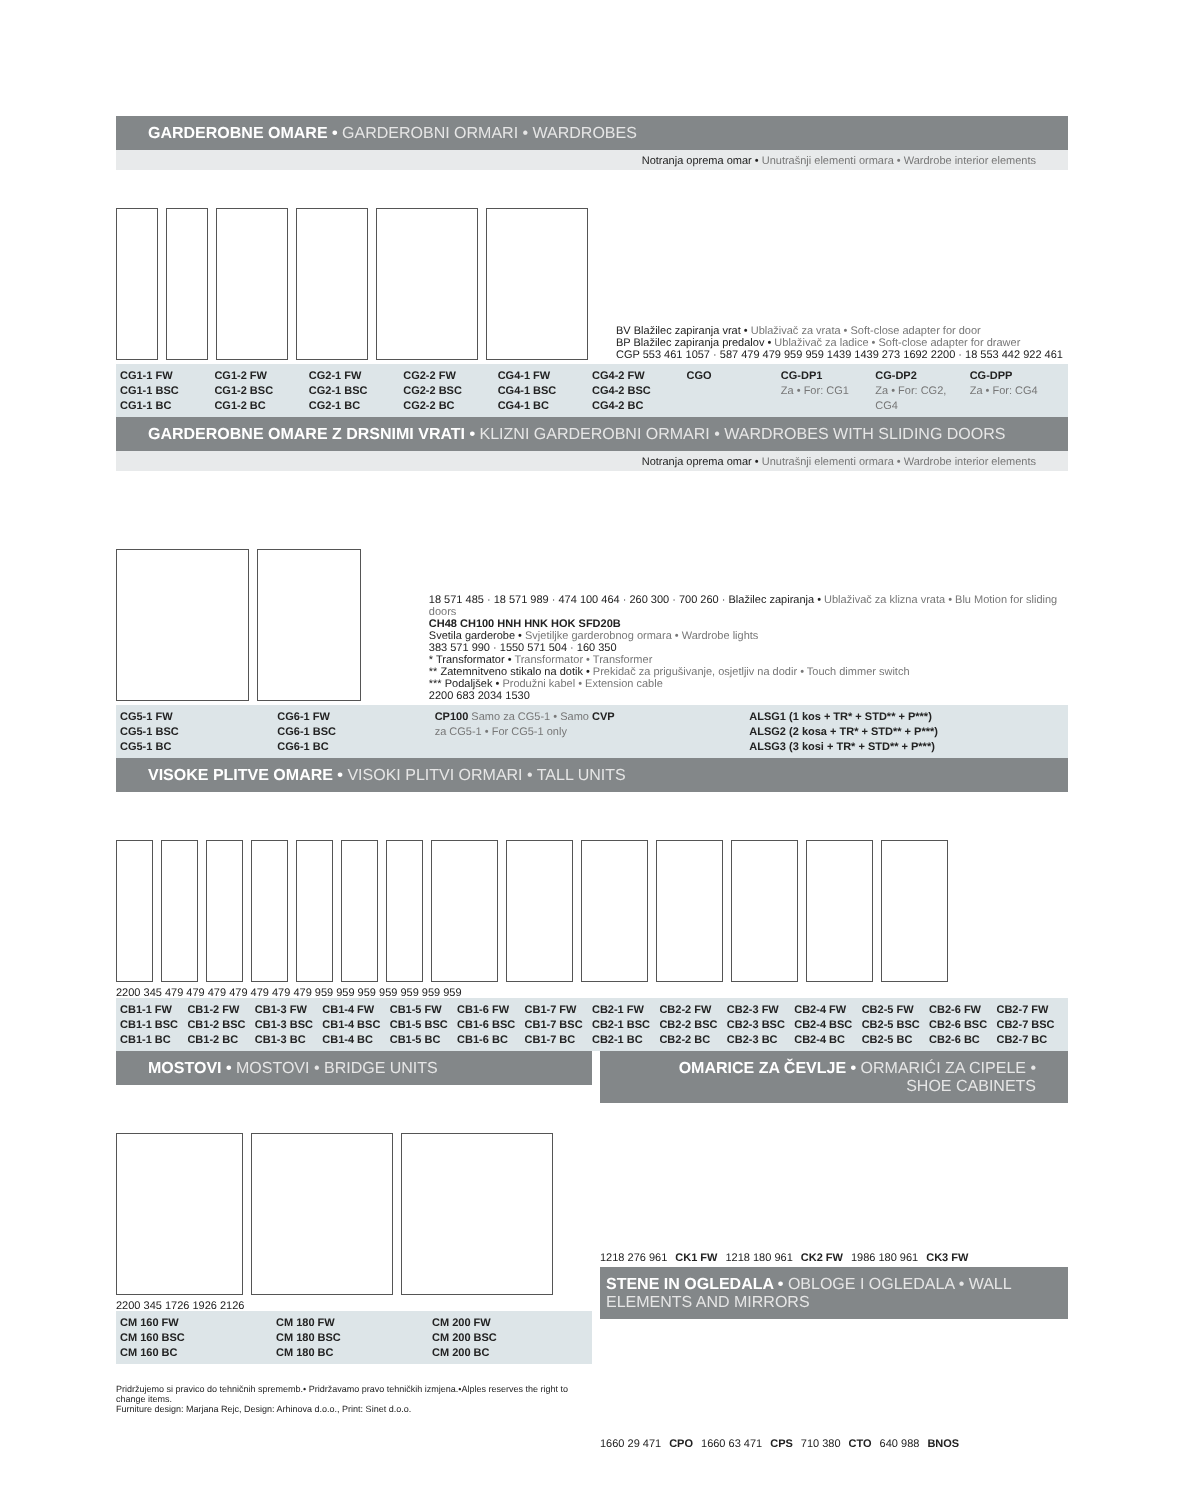GARDEROBNE OMARE • GARDEROBNI ORMARI • WARDROBES
Notranja oprema omar • Unutrašnji elementi ormara • Wardrobe interior elements
BV Blažilec zapiranja vrat • Ublaživač za vrata • Soft-close adapter for door
BP Blažilec zapiranja predalov • Ublaživač za ladice • Soft-close adapter for drawer
CGP 553 461 1057 · 587 479 479 959 959 1439 1439 273 1692 2200 · 18 553 442 922 461
CG1-1 FW
CG1-1 BSC
CG1-1 BC
CG1-2 FW
CG1-2 BSC
CG1-2 BC
CG2-1 FW
CG2-1 BSC
CG2-1 BC
CG2-2 FW
CG2-2 BSC
CG2-2 BC
CG4-1 FW
CG4-1 BSC
CG4-1 BC
CG4-2 FW
CG4-2 BSC
CG4-2 BC
CGO CG-DP1
Za • For: CG1
CG-DP2
Za • For: CG2, CG4
CG-DPP
Za • For: CG4
GARDEROBNE OMARE Z DRSNIMI VRATI • KLIZNI GARDEROBNI ORMARI • WARDROBES WITH SLIDING DOORS
Notranja oprema omar • Unutrašnji elementi ormara • Wardrobe interior elements
18 571 485 · 18 571 989 · 474 100 464 · 260 300 · 700 260 · Blažilec zapiranja • Ublaživač za klizna vrata • Blu Motion for sliding doors
CH48 CH100 HNH HNK HOK SFD20B
Svetila garderobe • Svjetiljke garderobnog ormara • Wardrobe lights
383 571 990 · 1550 571 504 · 160 350
* Transformator • Transformator • Transformer
** Zatemnitveno stikalo na dotik • Prekidač za prigušivanje, osjetljiv na dodir • Touch dimmer switch
*** Podaljšek • Produžni kabel • Extension cable
2200 683 2034 1530
CG5-1 FW
CG5-1 BSC
CG5-1 BC
CG6-1 FW
CG6-1 BSC
CG6-1 BC
CP100 Samo za CG5-1 • Samo za CG5-1 • For CG5-1 only
CVP ALSG1 (1 kos + TR* + STD** + P***)
ALSG2 (2 kosa + TR* + STD** + P***)
ALSG3 (3 kosi + TR* + STD** + P***)
VISOKE PLITVE OMARE • VISOKI PLITVI ORMARI • TALL UNITS
2200 345 479 479 479 479 479 479 479 959 959 959 959 959 959 959
CB1-1 FW
CB1-1 BSC
CB1-1 BC
CB1-2 FW
CB1-2 BSC
CB1-2 BC
CB1-3 FW
CB1-3 BSC
CB1-3 BC
CB1-4 FW
CB1-4 BSC
CB1-4 BC
CB1-5 FW
CB1-5 BSC
CB1-5 BC
CB1-6 FW
CB1-6 BSC
CB1-6 BC
CB1-7 FW
CB1-7 BSC
CB1-7 BC
CB2-1 FW
CB2-1 BSC
CB2-1 BC
CB2-2 FW
CB2-2 BSC
CB2-2 BC
CB2-3 FW
CB2-3 BSC
CB2-3 BC
CB2-4 FW
CB2-4 BSC
CB2-4 BC
CB2-5 FW
CB2-5 BSC
CB2-5 BC
CB2-6 FW
CB2-6 BSC
CB2-6 BC
CB2-7 FW
CB2-7 BSC
CB2-7 BC
MOSTOVI • MOSTOVI • BRIDGE UNITS
2200 345 1726 1926 2126
CM 160 FW
CM 160 BSC
CM 160 BC
CM 180 FW
CM 180 BSC
CM 180 BC
CM 200 FW
CM 200 BSC
CM 200 BC
Pridržujemo si pravico do tehničnih sprememb.• Pridržavamo pravo tehničkih izmjena.•Alples reserves the right to change items.
Furniture design: Marjana Rejc, Design: Arhinova d.o.o., Print: Sinet d.o.o.
OMARICE ZA ČEVLJE • ORMARIĆI ZA CIPELE • SHOE CABINETS
1218 276 961
CK1 FW
1218 180 961
CK2 FW
1986 180 961
CK3 FW
STENE IN OGLEDALA • OBLOGE I OGLEDALA • WALL ELEMENTS AND MIRRORS
1660 29 471
CPO
1660 63 471
CPS
710 380
CTO
640 988
BNOS